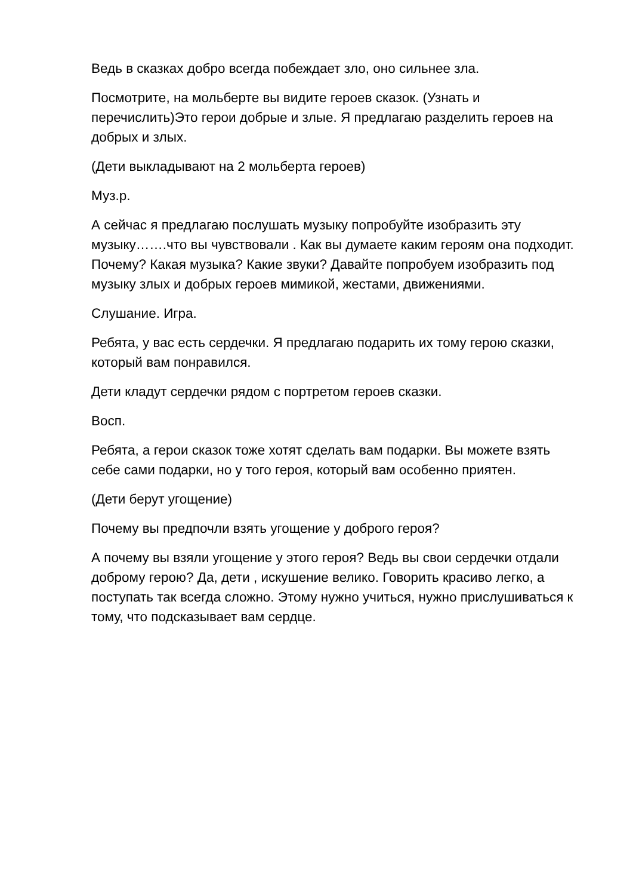Ведь в сказках добро всегда побеждает зло, оно сильнее зла.
Посмотрите, на мольберте вы видите героев сказок. (Узнать и перечислить)Это герои добрые и злые. Я предлагаю разделить героев на добрых и злых.
(Дети выкладывают на 2 мольберта героев)
Муз.р.
А сейчас я предлагаю послушать музыку попробуйте изобразить эту музыку…….что вы чувствовали . Как вы думаете каким героям она подходит. Почему? Какая музыка? Какие звуки? Давайте попробуем изобразить под музыку злых и добрых героев мимикой, жестами, движениями.
Слушание. Игра.
Ребята, у вас есть сердечки. Я предлагаю подарить их тому герою сказки, который вам понравился.
Дети кладут сердечки рядом с портретом героев сказки.
Восп.
Ребята, а герои сказок тоже хотят сделать вам подарки. Вы можете взять себе сами подарки, но у того героя, который вам особенно приятен.
(Дети берут угощение)
Почему вы предпочли взять угощение у доброго героя?
А почему вы взяли угощение у этого героя? Ведь вы свои сердечки отдали доброму герою? Да, дети , искушение велико. Говорить красиво легко, а поступать так всегда сложно. Этому нужно учиться, нужно прислушиваться к тому, что подсказывает вам сердце.